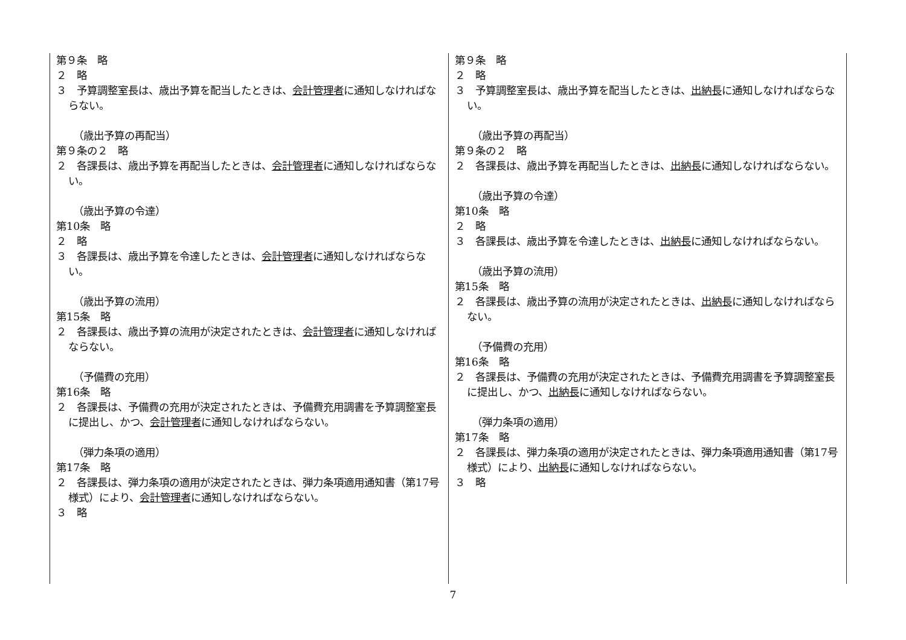| 第９条 略 ２ 略 ３ 予算調整室長は、歳出予算を配当したときは、 会計管理者 に通知しなければならない。 （歳出予算の再配当） 第９条の２ 略 ２ 各課長は、歳出予算を再配当したときは、 会計管理者 に通知しなければならない。 （歳出予算の令達） 第10条 略 ２ 略 ３ 各課長は、歳出予算を令達したときは、 会計管理者 に通知しなければならない。 （歳出予算の流用） 第15条 略 ２ 各課長は、歳出予算の流用が決定されたときは、 会計管理者 に通知しなければならない。 （予備費の充用） 第16条 略 ２ 各課長は、予備費の充用が決定されたときは、予備費充用調書を予算調整室長に提出し、かつ、 会計管理者 に通知しなければならない。 （弾力条項の適用） 第17条 略 ２ 各課長は、弾力条項の適用が決定されたときは、弾力条項適用通知書（第17号様式）により、 会計管理者 に通知しなければならない。 ３ 略 | 第９条 略 ２ 略 ３ 予算調整室長は、歳出予算を配当したときは、 出納長 に通知しなければならない。 （歳出予算の再配当） 第９条の２ 略 ２ 各課長は、歳出予算を再配当したときは、 出納長 に通知しなければならない。 （歳出予算の令達） 第10条 略 ２ 略 ３ 各課長は、歳出予算を令達したときは、 出納長 に通知しなければならない。 （歳出予算の流用） 第15条 略 ２ 各課長は、歳出予算の流用が決定されたときは、 出納長 に通知しなければならない。 （予備費の充用） 第16条 略 ２ 各課長は、予備費の充用が決定されたときは、予備費充用調書を予算調整室長に提出し、かつ、 出納長 に通知しなければならない。 （弾力条項の適用） 第17条 略 ２ 各課長は、弾力条項の適用が決定されたときは、弾力条項適用通知書（第17号様式）により、 出納長 に通知しなければならない。 ３ 略 |
7